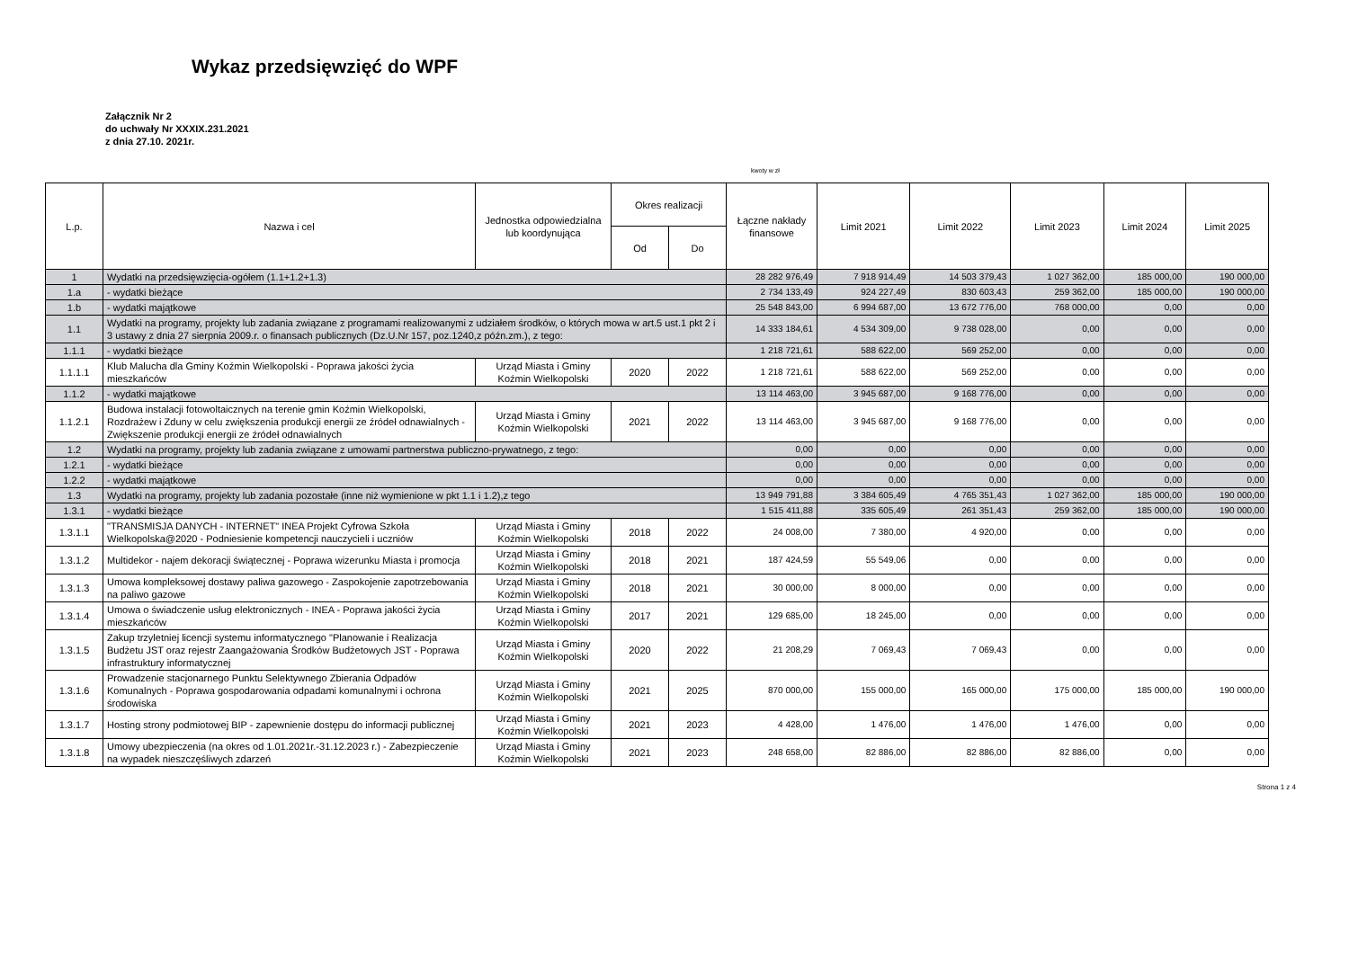Wykaz przedsięwzięć do WPF
Załącznik Nr 2
do uchwały Nr XXXIX.231.2021
z dnia 27.10. 2021r.
kwoty w zł
| L.p. | Nazwa i cel | Jednostka odpowiedzialna lub koordynująca | Okres realizacji | | Łączne nakłady finansowe | Limit 2021 | Limit 2022 | Limit 2023 | Limit 2024 | Limit 2025 |
| --- | --- | --- | --- | --- | --- | --- | --- | --- | --- | --- |
| | | | Od | Do | | | | | | |
| 1 | Wydatki na przedsięwzięcia-ogółem (1.1+1.2+1.3) | | | | 28 282 976,49 | 7 918 914,49 | 14 503 379,43 | 1 027 362,00 | 185 000,00 | 190 000,00 |
| 1.a | - wydatki bieżące | | | | 2 734 133,49 | 924 227,49 | 830 603,43 | 259 362,00 | 185 000,00 | 190 000,00 |
| 1.b | - wydatki majątkowe | | | | 25 548 843,00 | 6 994 687,00 | 13 672 776,00 | 768 000,00 | 0,00 | 0,00 |
| 1.1 | Wydatki na programy, projekty lub zadania związane z programami realizowanymi z udziałem środków, o których mowa w art.5 ust.1 pkt 2 i 3 ustawy z dnia 27 sierpnia 2009.r. o finansach publicznych (Dz.U.Nr 157, poz.1240,z późn.zm.), z tego: | | | | 14 333 184,61 | 4 534 309,00 | 9 738 028,00 | 0,00 | 0,00 | 0,00 |
| 1.1.1 | - wydatki bieżące | | | | 1 218 721,61 | 588 622,00 | 569 252,00 | 0,00 | 0,00 | 0,00 |
| 1.1.1.1 | Klub Malucha dla Gminy Koźmin Wielkopolski - Poprawa jakości życia mieszkańców | Urząd Miasta i Gminy Koźmin Wielkopolski | 2020 | 2022 | 1 218 721,61 | 588 622,00 | 569 252,00 | 0,00 | 0,00 | 0,00 |
| 1.1.2 | - wydatki majątkowe | | | | 13 114 463,00 | 3 945 687,00 | 9 168 776,00 | 0,00 | 0,00 | 0,00 |
| 1.1.2.1 | Budowa instalacji fotowoltaicznych na terenie gmin Koźmin Wielkopolski, Rozdrażew i Zduny w celu zwiększenia produkcji energii ze źródeł odnawialnych - Zwiększenie produkcji energii ze źródeł odnawialnych | Urząd Miasta i Gminy Koźmin Wielkopolski | 2021 | 2022 | 13 114 463,00 | 3 945 687,00 | 9 168 776,00 | 0,00 | 0,00 | 0,00 |
| 1.2 | Wydatki na programy, projekty lub zadania związane z umowami partnerstwa publiczno-prywatnego, z tego: | | | | 0,00 | 0,00 | 0,00 | 0,00 | 0,00 | 0,00 |
| 1.2.1 | - wydatki bieżące | | | | 0,00 | 0,00 | 0,00 | 0,00 | 0,00 | 0,00 |
| 1.2.2 | - wydatki majątkowe | | | | 0,00 | 0,00 | 0,00 | 0,00 | 0,00 | 0,00 |
| 1.3 | Wydatki na programy, projekty lub zadania pozostałe (inne niż wymienione w pkt 1.1 i 1.2),z tego | | | | 13 949 791,88 | 3 384 605,49 | 4 765 351,43 | 1 027 362,00 | 185 000,00 | 190 000,00 |
| 1.3.1 | - wydatki bieżące | | | | 1 515 411,88 | 335 605,49 | 261 351,43 | 259 362,00 | 185 000,00 | 190 000,00 |
| 1.3.1.1 | "TRANSMISJA DANYCH - INTERNET" INEA Projekt Cyfrowa Szkoła Wielkopolska@2020 - Podniesienie kompetencji nauczycieli i uczniów | Urząd Miasta i Gminy Koźmin Wielkopolski | 2018 | 2022 | 24 008,00 | 7 380,00 | 4 920,00 | 0,00 | 0,00 | 0,00 |
| 1.3.1.2 | Multidekor - najem dekoracji świątecznej - Poprawa wizerunku Miasta i promocja | Urząd Miasta i Gminy Koźmin Wielkopolski | 2018 | 2021 | 187 424,59 | 55 549,06 | 0,00 | 0,00 | 0,00 | 0,00 |
| 1.3.1.3 | Umowa kompleksowej dostawy paliwa gazowego - Zaspokojenie zapotrzebowania na paliwo gazowe | Urząd Miasta i Gminy Koźmin Wielkopolski | 2018 | 2021 | 30 000,00 | 8 000,00 | 0,00 | 0,00 | 0,00 | 0,00 |
| 1.3.1.4 | Umowa o świadczenie usług elektronicznych - INEA - Poprawa jakości życia mieszkańców | Urząd Miasta i Gminy Koźmin Wielkopolski | 2017 | 2021 | 129 685,00 | 18 245,00 | 0,00 | 0,00 | 0,00 | 0,00 |
| 1.3.1.5 | Zakup trzyletniej licencji systemu informatycznego "Planowanie i Realizacja Budżetu JST oraz rejestr Zaangażowania Środków Budżetowych JST - Poprawa infrastruktury informatycznej | Urząd Miasta i Gminy Koźmin Wielkopolski | 2020 | 2022 | 21 208,29 | 7 069,43 | 7 069,43 | 0,00 | 0,00 | 0,00 |
| 1.3.1.6 | Prowadzenie stacjonarnego Punktu Selektywnego Zbierania Odpadów Komunalnych - Poprawa gospodarowania odpadami komunalnymi i ochrona środowiska | Urząd Miasta i Gminy Koźmin Wielkopolski | 2021 | 2025 | 870 000,00 | 155 000,00 | 165 000,00 | 175 000,00 | 185 000,00 | 190 000,00 |
| 1.3.1.7 | Hosting strony podmiotowej BIP - zapewnienie dostępu do informacji publicznej | Urząd Miasta i Gminy Koźmin Wielkopolski | 2021 | 2023 | 4 428,00 | 1 476,00 | 1 476,00 | 1 476,00 | 0,00 | 0,00 |
| 1.3.1.8 | Umowy ubezpieczenia (na okres od 1.01.2021r.-31.12.2023 r.) - Zabezpieczenie na wypadek nieszczęśliwych zdarzeń | Urząd Miasta i Gminy Koźmin Wielkopolski | 2021 | 2023 | 248 658,00 | 82 886,00 | 82 886,00 | 82 886,00 | 0,00 | 0,00 |
Strona 1 z 4